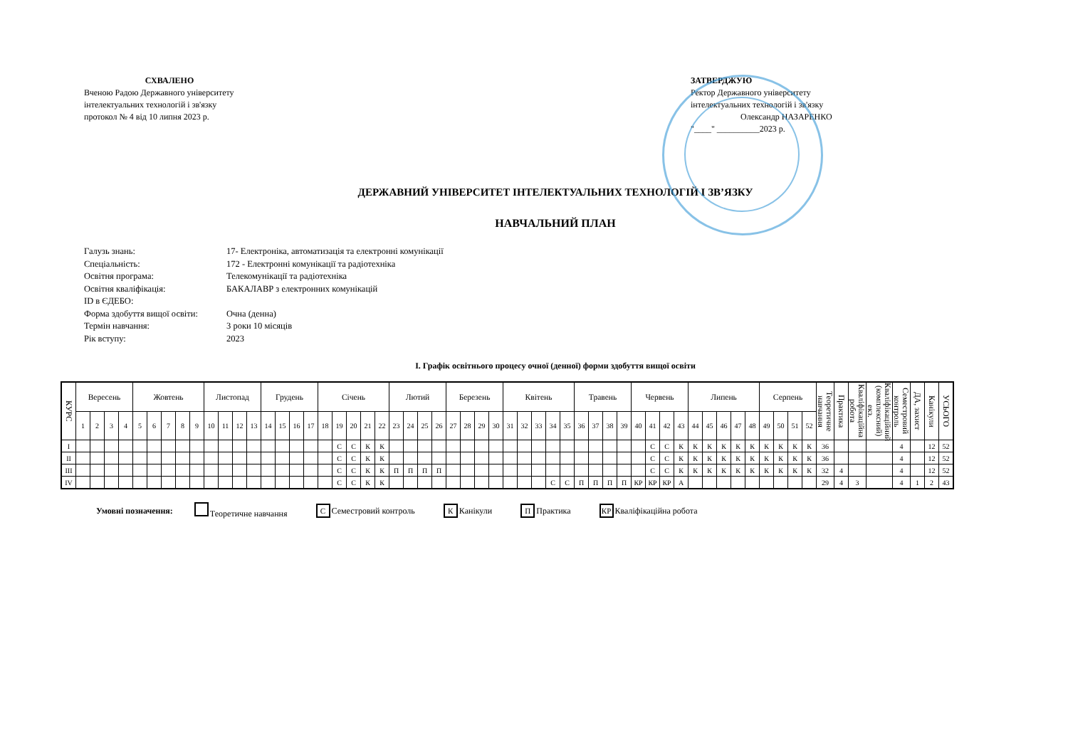СХВАЛЕНО
Вченою Радою Державного університету
інтелектуальних технологій і зв'язку
протокол № 4 від 10 липня 2023 р.
ЗАТВЕРДЖУЮ
Ректор Державного університету
інтелектуальних технологій і зв'язку
Олександр НАЗАРЕНКО
"____" __________2023 р.
ДЕРЖАВНИЙ УНІВЕРСИТЕТ ІНТЕЛЕКТУАЛЬНИХ ТЕХНОЛОГІЙ І ЗВ’ЯЗКУ
НАВЧАЛЬНИЙ ПЛАН
Галузь знань: 17- Електроніка, автоматизація та електронні комунікації
Спеціальність: 172 - Електронні комунікації та радіотехніка
Освітня програма: Телекомунікації та радіотехніка
Освітня кваліфікація: БАКАЛАВР з електронних комунікацій
ID в ЄДЕБО:
Форма здобуття вищої освіти: Очна (денна)
Термін навчання: 3 роки 10 місяців
Рік вступу: 2023
І. Графік освітнього процесу очної (денної) форми здобуття вищої освіти
| КУРС | Вересень | | | | Жовтень | | | | | Листопад | | | | Грудень | | | | Січень | | | | | Лютий | | | | Березень | | | | Квітень | | | | | Травень | | | | Червень | | | | Липень | | | | | Серпень | | | | Теоретичне навчання | Практика | Кваліфікаційна робота | Кваліфікаційний (комплексний) екз. | Семестровий контроль | ДА, захист | Канікули | УСЬОГО |
| --- | --- | --- | --- | --- | --- | --- | --- | --- | --- | --- | --- | --- | --- | --- | --- | --- | --- | --- | --- | --- | --- | --- | --- | --- | --- | --- | --- | --- | --- | --- | --- | --- | --- | --- | --- | --- | --- | --- | --- | --- | --- | --- | --- | --- | --- | --- | --- | --- | --- | --- | --- | --- | --- | --- | --- | --- | --- | --- | --- | --- |
| | 1 | 2 | 3 | 4 | 5 | 6 | 7 | 8 | 9 | 10 | 11 | 12 | 13 | 14 | 15 | 16 | 17 | 18 | 19 | 20 | 21 | 22 | 23 | 24 | 25 | 26 | 27 | 28 | 29 | 30 | 31 | 32 | 33 | 34 | 35 | 36 | 37 | 38 | 39 | 40 | 41 | 42 | 43 | 44 | 45 | 46 | 47 | 48 | 49 | 50 | 51 | 52 | | | | | | | | |
| I | | | | | | | | | | | | | | | | | | | С | С | К | К | | | | | | | | | | | | | | | | | | | С | С | К | К | К | К | К | К | К | К | К | К | 36 | | | | 4 | | 12 | 52 |
| II | | | | | | | | | | | | | | | | | | | С | С | К | К | | | | | | | | | | | | | | | | | | | С | С | К | К | К | К | К | К | К | К | К | К | 36 | | | | 4 | | 12 | 52 |
| III | | | | | | | | | | | | | | | | | | | С | С | К | К | П | П | П | П | | | | | | | | | | | | | | | С | С | К | К | К | К | К | К | К | К | К | К | 32 | 4 | | | 4 | | 12 | 52 |
| IV | | | | | | | | | | | | | | | | | | | С | С | К | К | | | | | | | | | | | | С | С | П | П | П | П | КР | КР | КР | А | | | | | | | | | | 29 | 4 | 3 | | 4 | 1 | 2 | 43 |
Умовні позначення: Теоретичне навчання С Семестровий контроль К Канікули П Практика КР Кваліфікаційна робота